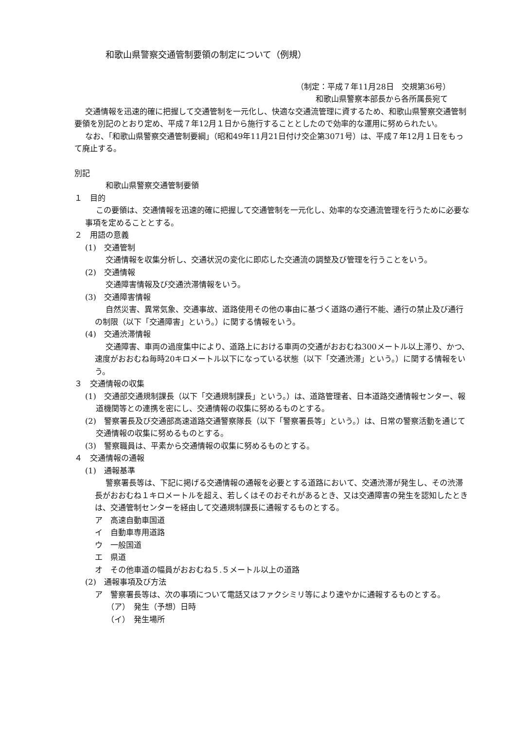和歌山県警察交通管制要領の制定について（例規）
（制定：平成７年11月28日　交規第36号）
和歌山県警察本部長から各所属長宛て
交通情報を迅速的確に把握して交通管制を一元化し、快適な交通流管理に資するため、和歌山県警察交通管制要領を別記のとおり定め、平成７年12月１日から施行することとしたので効率的な運用に努められたい。
なお、「和歌山県警察交通管制要綱」（昭和49年11月21日付け交企第3071号）は、平成７年12月１日をもって廃止する。
別記
和歌山県警察交通管制要領
１　目的
この要領は、交通情報を迅速的確に把握して交通管制を一元化し、効率的な交通流管理を行うために必要な事項を定めることとする。
２　用語の意義
(1)　交通管制
交通情報を収集分析し、交通状況の変化に即応した交通流の調整及び管理を行うことをいう。
(2)　交通情報
交通障害情報及び交通渋滞情報をいう。
(3)　交通障害情報
自然災害、異常気象、交通事故、道路使用その他の事由に基づく道路の通行不能、通行の禁止及び通行の制限（以下「交通障害」という。）に関する情報をいう。
(4)　交通渋滞情報
交通障害、車両の過度集中により、道路上における車両の交通がおおむね300メートル以上滞り、かつ、速度がおおむね毎時20キロメートル以下になっている状態（以下「交通渋滞」という。）に関する情報をいう。
３　交通情報の収集
(1)　交通部交通規制課長（以下「交通規制課長」という。）は、道路管理者、日本道路交通情報センター、報道機関等との連携を密にし、交通情報の収集に努めるものとする。
(2)　警察署長及び交通部高速道路交通警察隊長（以下「警察署長等」という。）は、日常の警察活動を通じて交通情報の収集に努めるものとする。
(3)　警察職員は、平素から交通情報の収集に努めるものとする。
４　交通情報の通報
(1)　通報基準
警察署長等は、下記に掲げる交通情報の通報を必要とする道路において、交通渋滞が発生し、その渋滞長がおおむね１キロメートルを超え、若しくはそのおそれがあるとき、又は交通障害の発生を認知したときは、交通管制センターを経由して交通規制課長に通報するものとする。
ア　高速自動車国道
イ　自動車専用道路
ウ　一般国道
エ　県道
オ　その他車道の幅員がおおむね５.５メートル以上の道路
(2)　通報事項及び方法
ア　警察署長等は、次の事項について電話又はファクシミリ等により速やかに通報するものとする。
（ア）　発生（予想）日時
（イ）　発生場所